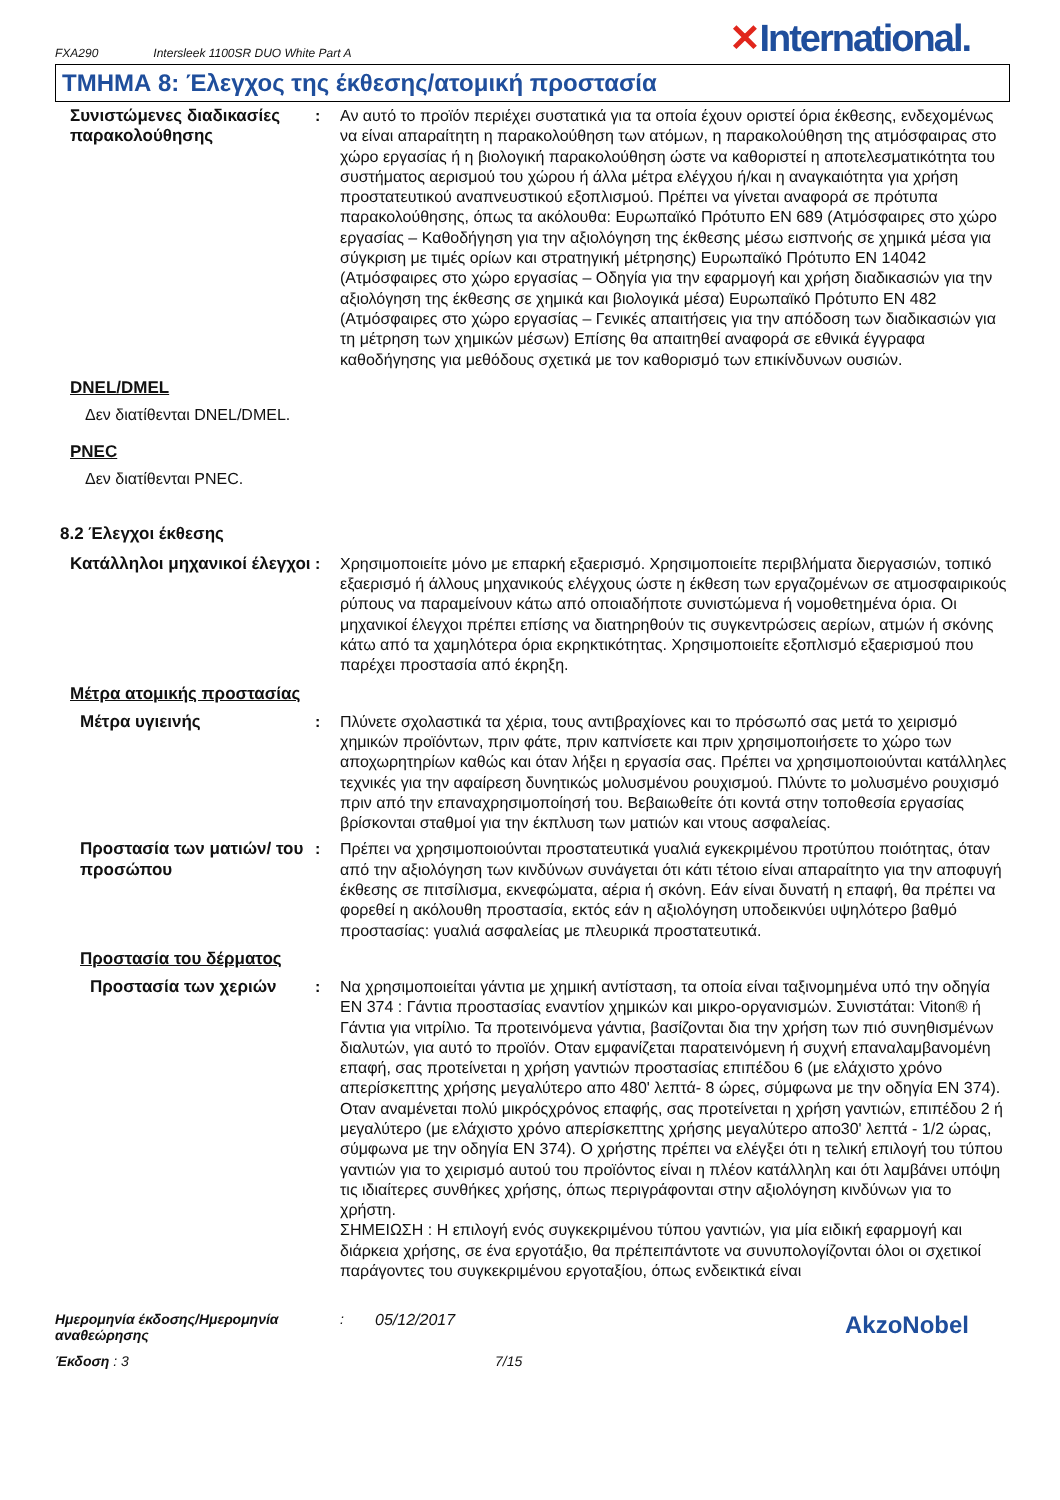FXA290 Intersleek 1100SR DUO White Part A
✕International.
ΤΜΗΜΑ 8: Έλεγχος της έκθεσης/ατομική προστασία
Συνιστώμενες διαδικασίες παρακολούθησης
: Αν αυτό το προϊόν περιέχει συστατικά για τα οποία έχουν οριστεί όρια έκθεσης, ενδεχομένως να είναι απαραίτητη η παρακολούθηση των ατόμων, η παρακολούθηση της ατμόσφαιρας στο χώρο εργασίας ή η βιολογική παρακολούθηση ώστε να καθοριστεί η αποτελεσματικότητα του συστήματος αερισμού του χώρου ή άλλα μέτρα ελέγχου ή/και η αναγκαιότητα για χρήση προστατευτικού αναπνευστικού εξοπλισμού. Πρέπει να γίνεται αναφορά σε πρότυπα παρακολούθησης, όπως τα ακόλουθα: Ευρωπαϊκό Πρότυπο EN 689 (Ατμόσφαιρες στο χώρο εργασίας – Καθοδήγηση για την αξιολόγηση της έκθεσης μέσω εισπνοής σε χημικά μέσα για σύγκριση με τιμές ορίων και στρατηγική μέτρησης) Ευρωπαϊκό Πρότυπο EN 14042 (Ατμόσφαιρες στο χώρο εργασίας – Οδηγία για την εφαρμογή και χρήση διαδικασιών για την αξιολόγηση της έκθεσης σε χημικά και βιολογικά μέσα) Ευρωπαϊκό Πρότυπο EN 482 (Ατμόσφαιρες στο χώρο εργασίας – Γενικές απαιτήσεις για την απόδοση των διαδικασιών για τη μέτρηση των χημικών μέσων) Επίσης θα απαιτηθεί αναφορά σε εθνικά έγγραφα καθοδήγησης για μεθόδους σχετικά με τον καθορισμό των επικίνδυνων ουσιών.
DNEL/DMEL
Δεν διατίθενται DNEL/DMEL.
PNEC
Δεν διατίθενται PNEC.
8.2 Έλεγχοι έκθεσης
Κατάλληλοι μηχανικοί έλεγχοι
: Χρησιμοποιείτε μόνο με επαρκή εξαερισμό. Χρησιμοποιείτε περιβλήματα διεργασιών, τοπικό εξαερισμό ή άλλους μηχανικούς ελέγχους ώστε η έκθεση των εργαζομένων σε ατμοσφαιρικούς ρύπους να παραμείνουν κάτω από οποιαδήποτε συνιστώμενα ή νομοθετημένα όρια. Οι μηχανικοί έλεγχοι πρέπει επίσης να διατηρηθούν τις συγκεντρώσεις αερίων, ατμών ή σκόνης κάτω από τα χαμηλότερα όρια εκρηκτικότητας. Χρησιμοποιείτε εξοπλισμό εξαερισμού που παρέχει προστασία από έκρηξη.
Μέτρα ατομικής προστασίας
Μέτρα υγιεινής : Πλύνετε σχολαστικά τα χέρια, τους αντιβραχίονες και το πρόσωπό σας μετά το χειρισμό χημικών προϊόντων, πριν φάτε, πριν καπνίσετε και πριν χρησιμοποιήσετε το χώρο των αποχωρητηρίων καθώς και όταν λήξει η εργασία σας. Πρέπει να χρησιμοποιούνται κατάλληλες τεχνικές για την αφαίρεση δυνητικώς μολυσμένου ρουχισμού. Πλύντε το μολυσμένο ρουχισμό πριν από την επαναχρησιμοποίησή του. Βεβαιωθείτε ότι κοντά στην τοποθεσία εργασίας βρίσκονται σταθμοί για την έκπλυση των ματιών και ντους ασφαλείας.
Προστασία των ματιών/ του προσώπου
: Πρέπει να χρησιμοποιούνται προστατευτικά γυαλιά εγκεκριμένου προτύπου ποιότητας, όταν από την αξιολόγηση των κινδύνων συνάγεται ότι κάτι τέτοιο είναι απαραίτητο για την αποφυγή έκθεσης σε πιτσίλισμα, εκνεφώματα, αέρια ή σκόνη. Εάν είναι δυνατή η επαφή, θα πρέπει να φορεθεί η ακόλουθη προστασία, εκτός εάν η αξιολόγηση υποδεικνύει υψηλότερο βαθμό προστασίας: γυαλιά ασφαλείας με πλευρικά προστατευτικά.
Προστασία του δέρματος
Προστασία των χεριών : Να χρησιμοποιείται γάντια με χημική αντίσταση, τα οποία είναι ταξινομημένα υπό την οδηγία EN 374 : Γάντια προστασίας εναντίον χημικών και μικρο-οργανισμών. Συνιστάται: Viton® ή Γάντια για νιτρίλιο. Τα προτεινόμενα γάντια, βασίζονται δια την χρήση των πιό συνηθισμένων διαλυτών, για αυτό το προϊόν. Οταν εμφανίζεται παρατεινόμενη ή συχνή επαναλαμβανομένη επαφή, σας προτείνεται η χρήση γαντιών προστασίας επιπέδου 6 (με ελάχιστο χρόνο απερίσκεπτης χρήσης μεγαλύτερο απο 480' λεπτά- 8 ώρες, σύμφωνα με την οδηγία EN 374). Οταν αναμένεται πολύ μικρόςχρόνος επαφής, σας προτείνεται η χρήση γαντιών, επιπέδου 2 ή μεγαλύτερο (με ελάχιστο χρόνο απερίσκεπτης χρήσης μεγαλύτερο απο30' λεπτά - 1/2 ώρας, σύμφωνα με την οδηγία EN 374). Ο χρήστης πρέπει να ελέγξει ότι η τελική επιλογή του τύπου γαντιών για το χειρισμό αυτού του προϊόντος είναι η πλέον κατάλληλη και ότι λαμβάνει υπόψη τις ιδιαίτερες συνθήκες χρήσης, όπως περιγράφονται στην αξιολόγηση κινδύνων για το χρήστη.
ΣΗΜΕΙΩΣΗ : Η επιλογή ενός συγκεκριμένου τύπου γαντιών, για μία ειδική εφαρμογή και διάρκεια χρήσης, σε ένα εργοτάξιο, θα πρέπειπάντοτε να συνυπολογίζονται όλοι οι σχετικοί παράγοντες του συγκεκριμένου εργοταξίου, όπως ενδεικτικά είναι
Ημερομηνία έκδοσης/Ημερομηνία αναθεώρησης
: 05/12/2017
AkzoNobel
Έκδοση : 3 7/15